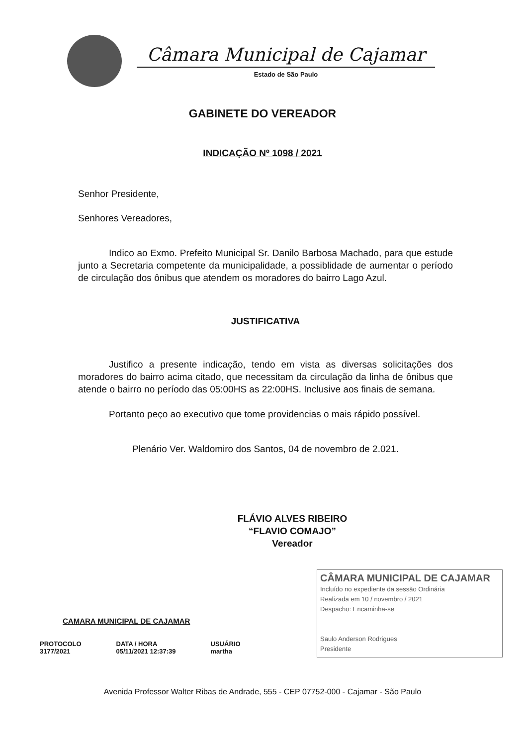Câmara Municipal de Cajamar
Estado de São Paulo
GABINETE DO VEREADOR
INDICAÇÃO Nº 1098 / 2021
Senhor Presidente,
Senhores Vereadores,
Indico ao Exmo. Prefeito Municipal Sr. Danilo Barbosa Machado, para que estude junto a Secretaria competente da municipalidade, a possiblidade de aumentar o período de circulação dos ônibus que atendem os moradores do bairro Lago Azul.
JUSTIFICATIVA
Justifico a presente indicação, tendo em vista as diversas solicitações dos moradores do bairro acima citado, que necessitam da circulação da linha de ônibus que atende o bairro no período das 05:00HS as 22:00HS. Inclusive aos finais de semana.
Portanto peço ao executivo que tome providencias o mais rápido possível.
Plenário Ver. Waldomiro dos Santos, 04 de novembro de 2.021.
FLÁVIO ALVES RIBEIRO
“FLAVIO COMAJO”
Vereador
CAMARA MUNICIPAL DE CAJAMAR
PROTOCOLO
3177/2021
DATA / HORA
05/11/2021 12:37:39
USUÁRIO
martha
CÂMARA MUNICIPAL DE CAJAMAR
Incluído no expediente da sessão Ordinária
Realizada em 10 / novembro / 2021
Despacho: Encaminha-se
Saulo Anderson Rodrigues
Presidente
Avenida Professor Walter Ribas de Andrade, 555 - CEP 07752-000 - Cajamar - São Paulo